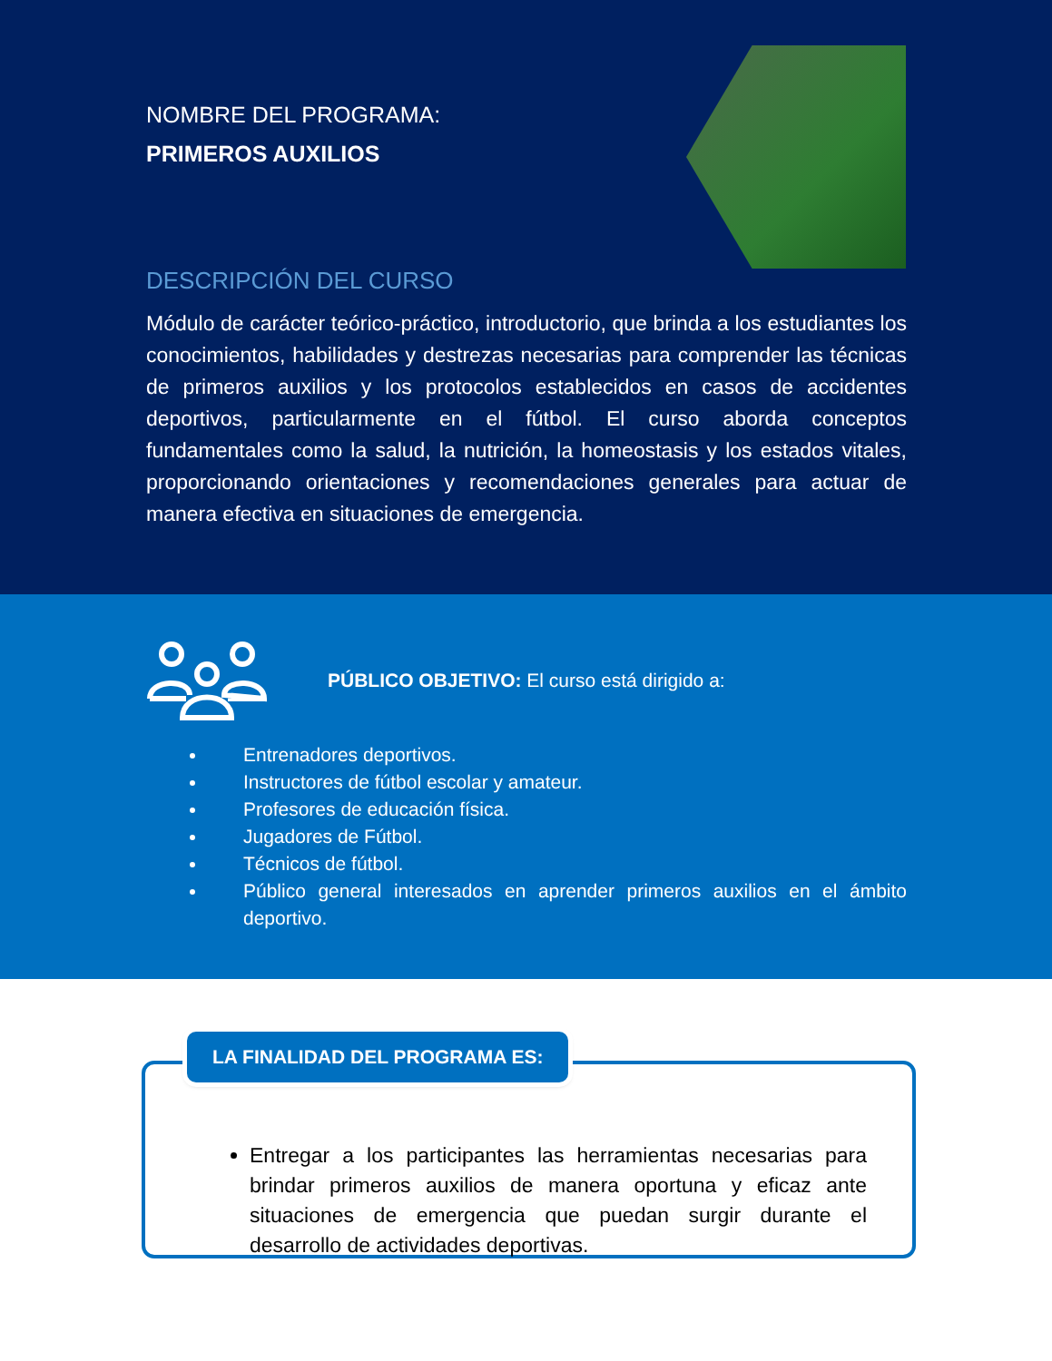NOMBRE DEL PROGRAMA:
PRIMEROS AUXILIOS
DESCRIPCIÓN DEL CURSO
Módulo de carácter teórico-práctico, introductorio, que brinda a los estudiantes los conocimientos, habilidades y destrezas necesarias para comprender las técnicas de primeros auxilios y los protocolos establecidos en casos de accidentes deportivos, particularmente en el fútbol. El curso aborda conceptos fundamentales como la salud, la nutrición, la homeostasis y los estados vitales, proporcionando orientaciones y recomendaciones generales para actuar de manera efectiva en situaciones de emergencia.
PÚBLICO OBJETIVO: El curso está dirigido a:
Entrenadores deportivos.
Instructores de fútbol escolar y amateur.
Profesores de educación física.
Jugadores de Fútbol.
Técnicos de fútbol.
Público general interesados en aprender primeros auxilios en el ámbito deportivo.
LA FINALIDAD DEL PROGRAMA ES:
Entregar a los participantes las herramientas necesarias para brindar primeros auxilios de manera oportuna y eficaz ante situaciones de emergencia que puedan surgir durante el desarrollo de actividades deportivas.